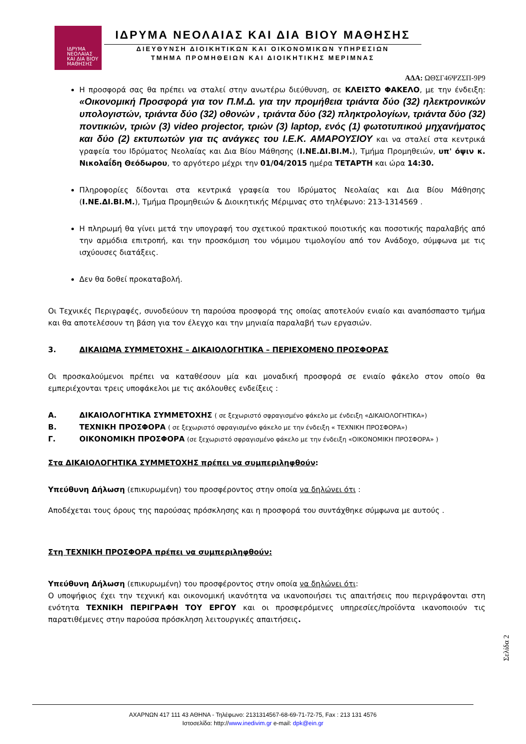ΙΔΡΥΜΑ
ΝΕΟΛΑΙΑΣ
ΚΑΙ ΔΙΑ ΒΙΟΥ
ΜΑΘΗΣΗΣ
ΙΔΡΥΜΑ ΝΕΟΛΑΙΑΣ ΚΑΙ ΔΙΑ ΒΙΟΥ ΜΑΘΗΣΗΣ
ΔΙΕΥΘΥΝΣΗ ΔΙΟΙΚΗΤΙΚΩΝ ΚΑΙ ΟΙΚΟΝΟΜΙΚΩΝ ΥΠΗΡΕΣΙΩΝ
ΤΜΗΜΑ ΠΡΟΜΗΘΕΙΩΝ ΚΑΙ ΔΙΟΙΚΗΤΙΚΗΣ ΜΕΡΙΜΝΑΣ
ΑΔΑ: ΩΘΣΓ46ΨΖΣΠ-9Ρ9
Η προσφορά σας θα πρέπει να σταλεί στην ανωτέρω διεύθυνση, σε ΚΛΕΙΣΤΟ ΦΑΚΕΛΟ, με την ένδειξη: «Οικονομική Προσφορά για τον Π.Μ.Δ. για την προμήθεια τριάντα δύο (32) ηλεκτρονικών υπολογιστών, τριάντα δύο (32) οθονών , τριάντα δύο (32) πληκτρολογίων, τριάντα δύο (32) ποντικιών, τριών (3) video projector, τριών (3) laptop, ενός (1) φωτοτυπικού μηχανήματος και δύο (2) εκτυπωτών για τις ανάγκες του Ι.Ε.Κ. ΑΜΑΡΟΥΣΙΟΥ και να σταλεί στα κεντρικά γραφεία του Ιδρύματος Νεολαίας και Δια Βίου Μάθησης (Ι.ΝΕ.ΔΙ.ΒΙ.Μ.), Τμήμα Προμηθειών, υπ' όψιν κ. Νικολαΐδη Θεόδωρου, το αργότερο μέχρι την 01/04/2015 ημέρα ΤΕΤΑΡΤΗ και ώρα 14:30.
Πληροφορίες δίδονται στα κεντρικά γραφεία του Ιδρύματος Νεολαίας και Δια Βίου Μάθησης (Ι.ΝΕ.ΔΙ.ΒΙ.Μ.), Τμήμα Προμηθειών & Διοικητικής Μέριμνας στο τηλέφωνο: 213-1314569 .
Η πληρωμή θα γίνει μετά την υπογραφή του σχετικού πρακτικού ποιοτικής και ποσοτικής παραλαβής από την αρμόδια επιτροπή, και την προσκόμιση του νόμιμου τιμολογίου από τον Ανάδοχο, σύμφωνα με τις ισχύουσες διατάξεις.
Δεν θα δοθεί προκαταβολή.
Οι Τεχνικές Περιγραφές, συνοδεύουν τη παρούσα προσφορά της οποίας αποτελούν ενιαίο και αναπόσπαστο τμήμα και θα αποτελέσουν τη βάση για τον έλεγχο και την μηνιαία παραλαβή των εργασιών.
3. ΔΙΚΑΙΩΜΑ ΣΥΜΜΕΤΟΧΗΣ – ΔΙΚΑΙΟΛΟΓΗΤΙΚΑ – ΠΕΡΙΕΧΟΜΕΝΟ ΠΡΟΣΦΟΡΑΣ
Οι προσκαλούμενοι πρέπει να καταθέσουν μία και μοναδική προσφορά σε ενιαίο φάκελο στον οποίο θα εμπεριέχονται τρεις υποφάκελοι με τις ακόλουθες ενδείξεις :
Α. ΔΙΚΑΙΟΛΟΓΗΤΙΚΑ ΣΥΜΜΕΤΟΧΗΣ ( σε ξεχωριστό σφραγισμένο φάκελο με ένδειξη «ΔΙΚΑΙΟΛΟΓΗΤΙΚΑ»)
Β. ΤΕΧΝΙΚΗ ΠΡΟΣΦΟΡΑ ( σε ξεχωριστό σφραγισμένο φάκελο με την ένδειξη « ΤΕΧΝΙΚΗ ΠΡΟΣΦΟΡΑ»)
Γ. ΟΙΚΟΝΟΜΙΚΗ ΠΡΟΣΦΟΡΑ (σε ξεχωριστό σφραγισμένο φάκελο με την ένδειξη «ΟΙΚΟΝΟΜΙΚΗ ΠΡΟΣΦΟΡΑ» )
Στα ΔΙΚΑΙΟΛΟΓΗΤΙΚΑ ΣΥΜΜΕΤΟΧΗΣ πρέπει να συμπεριληφθούν:
Υπεύθυνη Δήλωση (επικυρωμένη) του προσφέροντος στην οποία να δηλώνει ότι :
Αποδέχεται τους όρους της παρούσας πρόσκλησης και η προσφορά του συντάχθηκε σύμφωνα με αυτούς .
Στη ΤΕΧΝΙΚΗ ΠΡΟΣΦΟΡΑ πρέπει να συμπεριληφθούν:
Υπεύθυνη Δήλωση (επικυρωμένη) του προσφέροντος στην οποία να δηλώνει ότι:
Ο υποψήφιος έχει την τεχνική και οικονομική ικανότητα να ικανοποιήσει τις απαιτήσεις που περιγράφονται στη ενότητα ΤΕΧΝΙΚΗ ΠΕΡΙΓΡΑΦΗ ΤΟΥ ΕΡΓΟΥ και οι προσφερόμενες υπηρεσίες/προϊόντα ικανοποιούν τις παρατιθέμενες στην παρούσα πρόσκληση λειτουργικές απαιτήσεις.
Σελίδα 2
ΑΧΑΡΝΩΝ 417 111 43 ΑΘΗΝΑ - Τηλέφωνο: 2131314567-68-69-71-72-75, Fax : 213 131 4576
Ιστοσελίδα: http://www.inedivim.gr e-mail: dpk@ein.gr